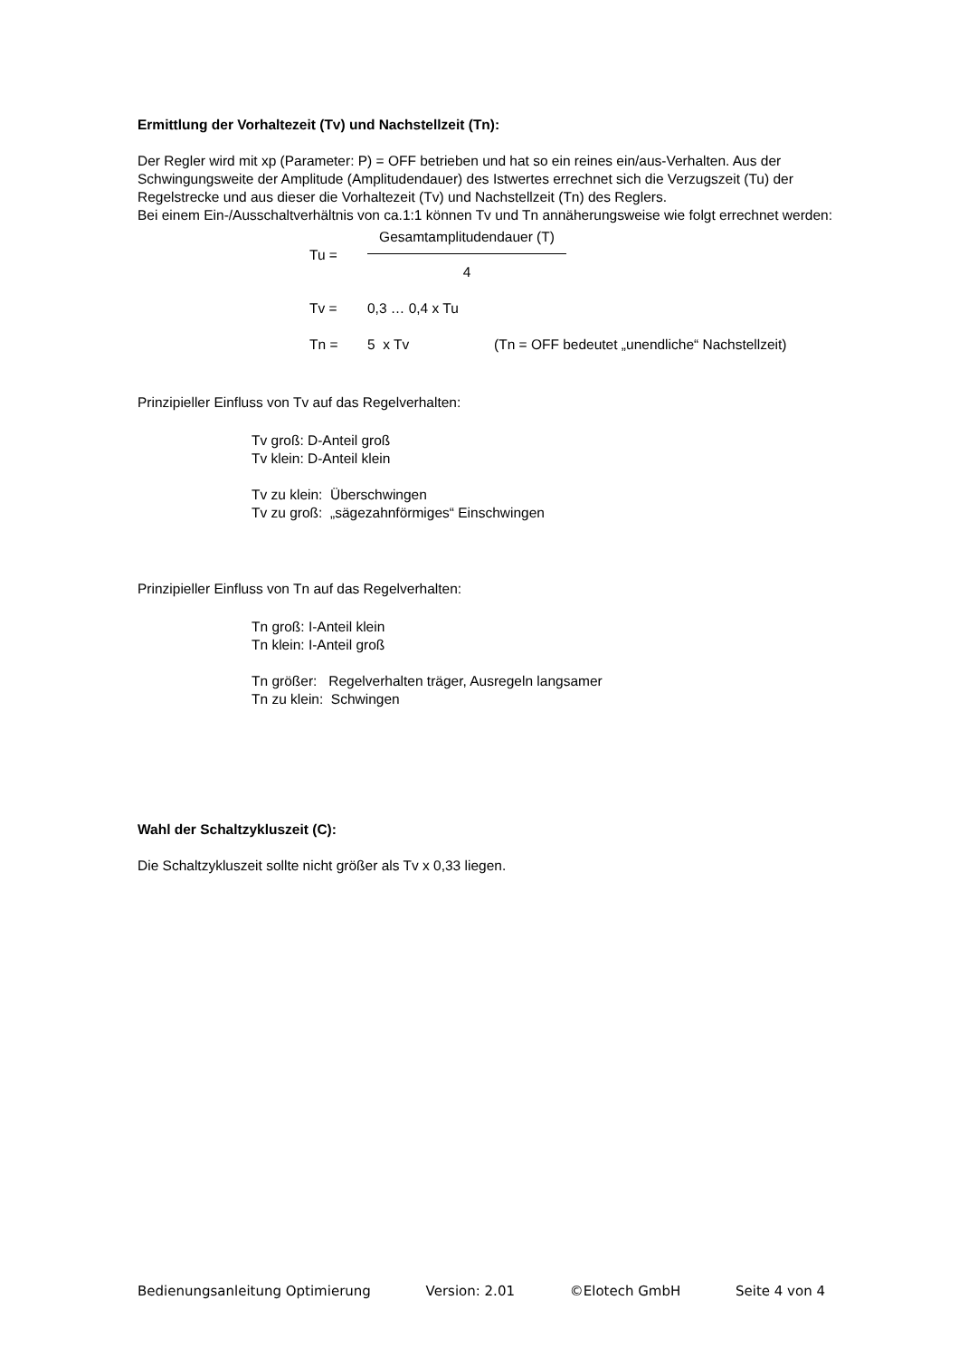Ermittlung der Vorhaltezeit (Tv) und Nachstellzeit (Tn):
Der Regler wird mit xp (Parameter: P) = OFF betrieben und hat so ein reines ein/aus-Verhalten. Aus der Schwingungsweite der Amplitude (Amplitudendauer) des Istwertes errechnet sich die Verzugszeit (Tu) der Regelstrecke und aus dieser die Vorhaltezeit (Tv) und Nachstellzeit (Tn) des Reglers.
Bei einem Ein-/Ausschaltverhältnis von ca.1:1 können Tv und Tn annäherungsweise wie folgt errechnet werden:
Tu = Gesamtamplitudendauer (T) 4
Tv = 0,3 … 0,4 x Tu
Tn = 5 x Tv (Tn = OFF bedeutet „unendliche“ Nachstellzeit)
Prinzipieller Einfluss von Tv auf das Regelverhalten:
Tv groß: D-Anteil groß
Tv klein: D-Anteil klein
Tv zu klein: Überschwingen
Tv zu groß: „sägezahnförmiges“ Einschwingen
Prinzipieller Einfluss von Tn auf das Regelverhalten:
Tn groß: I-Anteil klein
Tn klein: I-Anteil groß
Tn größer: Regelverhalten träger, Ausregeln langsamer
Tn zu klein: Schwingen
Wahl der Schaltzykluszeit (C):
Die Schaltzykluszeit sollte nicht größer als Tv x 0,33 liegen.
Bedienungsanleitung Optimierung Version: 2.01 ©Elotech GmbH Seite 4 von 4